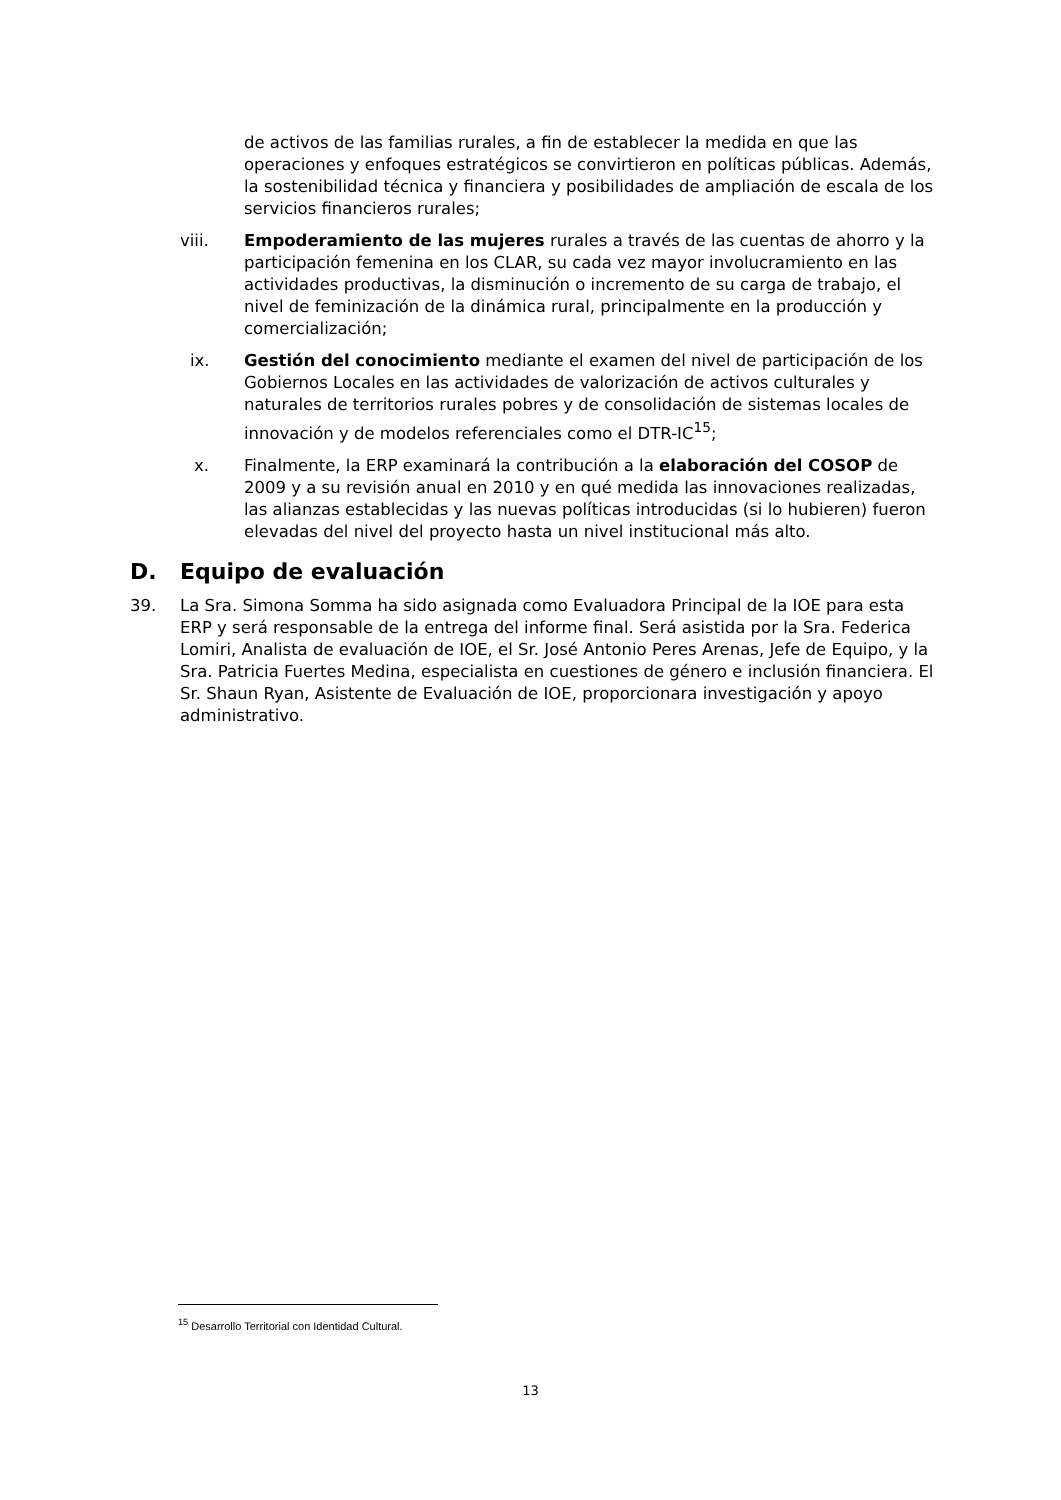de activos de las familias rurales, a fin de establecer la medida en que las operaciones y enfoques estratégicos se convirtieron en políticas públicas. Además, la sostenibilidad técnica y financiera y posibilidades de ampliación de escala de los servicios financieros rurales;
viii. Empoderamiento de las mujeres rurales a través de las cuentas de ahorro y la participación femenina en los CLAR, su cada vez mayor involucramiento en las actividades productivas, la disminución o incremento de su carga de trabajo, el nivel de feminización de la dinámica rural, principalmente en la producción y comercialización;
ix. Gestión del conocimiento mediante el examen del nivel de participación de los Gobiernos Locales en las actividades de valorización de activos culturales y naturales de territorios rurales pobres y de consolidación de sistemas locales de innovación y de modelos referenciales como el DTR-IC<sup>15</sup>;
x. Finalmente, la ERP examinará la contribución a la elaboración del COSOP de 2009 y a su revisión anual en 2010 y en qué medida las innovaciones realizadas, las alianzas establecidas y las nuevas políticas introducidas (si lo hubieren) fueron elevadas del nivel del proyecto hasta un nivel institucional más alto.
D. Equipo de evaluación
39. La Sra. Simona Somma ha sido asignada como Evaluadora Principal de la IOE para esta ERP y será responsable de la entrega del informe final. Será asistida por la Sra. Federica Lomiri, Analista de evaluación de IOE, el Sr. José Antonio Peres Arenas, Jefe de Equipo, y la Sra. Patricia Fuertes Medina, especialista en cuestiones de género e inclusión financiera. El Sr. Shaun Ryan, Asistente de Evaluación de IOE, proporcionara investigación y apoyo administrativo.
<sup>15</sup> Desarrollo Territorial con Identidad Cultural.
13